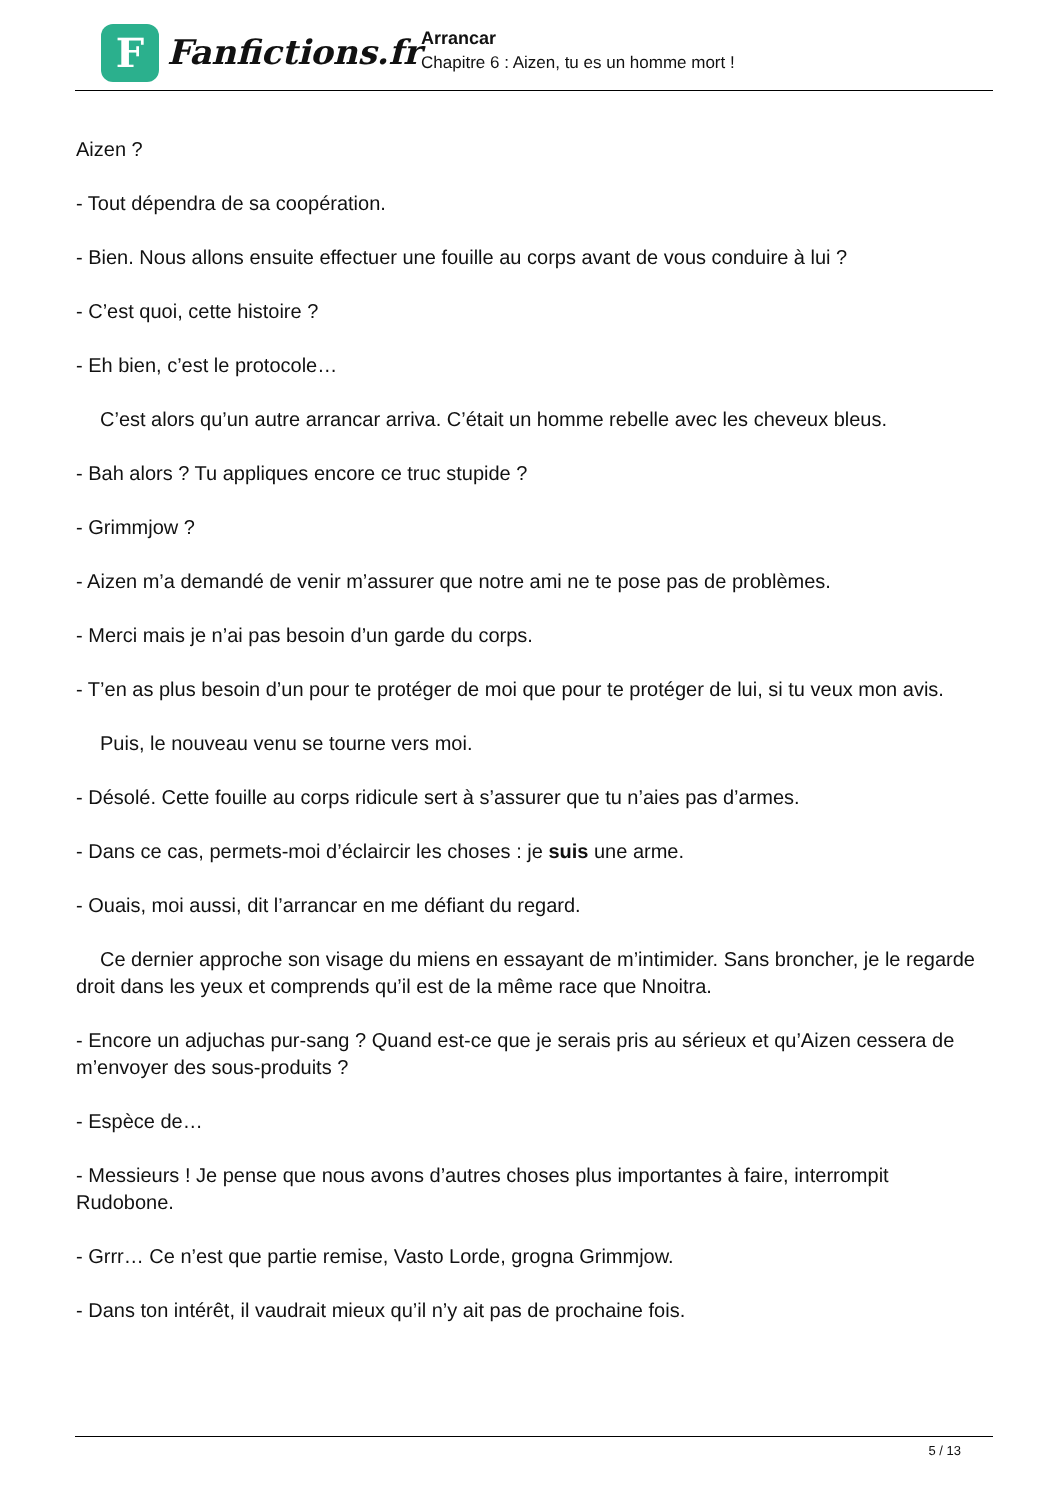F
Fanfictions.fr
Arrancar
Chapitre 6 : Aizen, tu es un homme mort !
Aizen ?
- Tout dépendra de sa coopération.
- Bien. Nous allons ensuite effectuer une fouille au corps avant de vous conduire à lui ?
- C’est quoi, cette histoire ?
- Eh bien, c’est le protocole…
C’est alors qu’un autre arrancar arriva. C’était un homme rebelle avec les cheveux bleus.
- Bah alors ? Tu appliques encore ce truc stupide ?
- Grimmjow ?
- Aizen m’a demandé de venir m’assurer que notre ami ne te pose pas de problèmes.
- Merci mais je n’ai pas besoin d’un garde du corps.
- T’en as plus besoin d’un pour te protéger de moi que pour te protéger de lui, si tu veux mon avis.
Puis, le nouveau venu se tourne vers moi.
- Désolé. Cette fouille au corps ridicule sert à s’assurer que tu n’aies pas d’armes.
- Dans ce cas, permets-moi d’éclaircir les choses : je suis une arme.
- Ouais, moi aussi, dit l’arrancar en me défiant du regard.
Ce dernier approche son visage du miens en essayant de m’intimider. Sans broncher, je le regarde droit dans les yeux et comprends qu’il est de la même race que Nnoitra.
- Encore un adjuchas pur-sang ? Quand est-ce que je serais pris au sérieux et qu’Aizen cessera de m’envoyer des sous-produits ?
- Espèce de…
- Messieurs ! Je pense que nous avons d’autres choses plus importantes à faire, interrompit Rudobone.
- Grrr… Ce n’est que partie remise, Vasto Lorde, grogna Grimmjow.
- Dans ton intérêt, il vaudrait mieux qu’il n’y ait pas de prochaine fois.
5 / 13